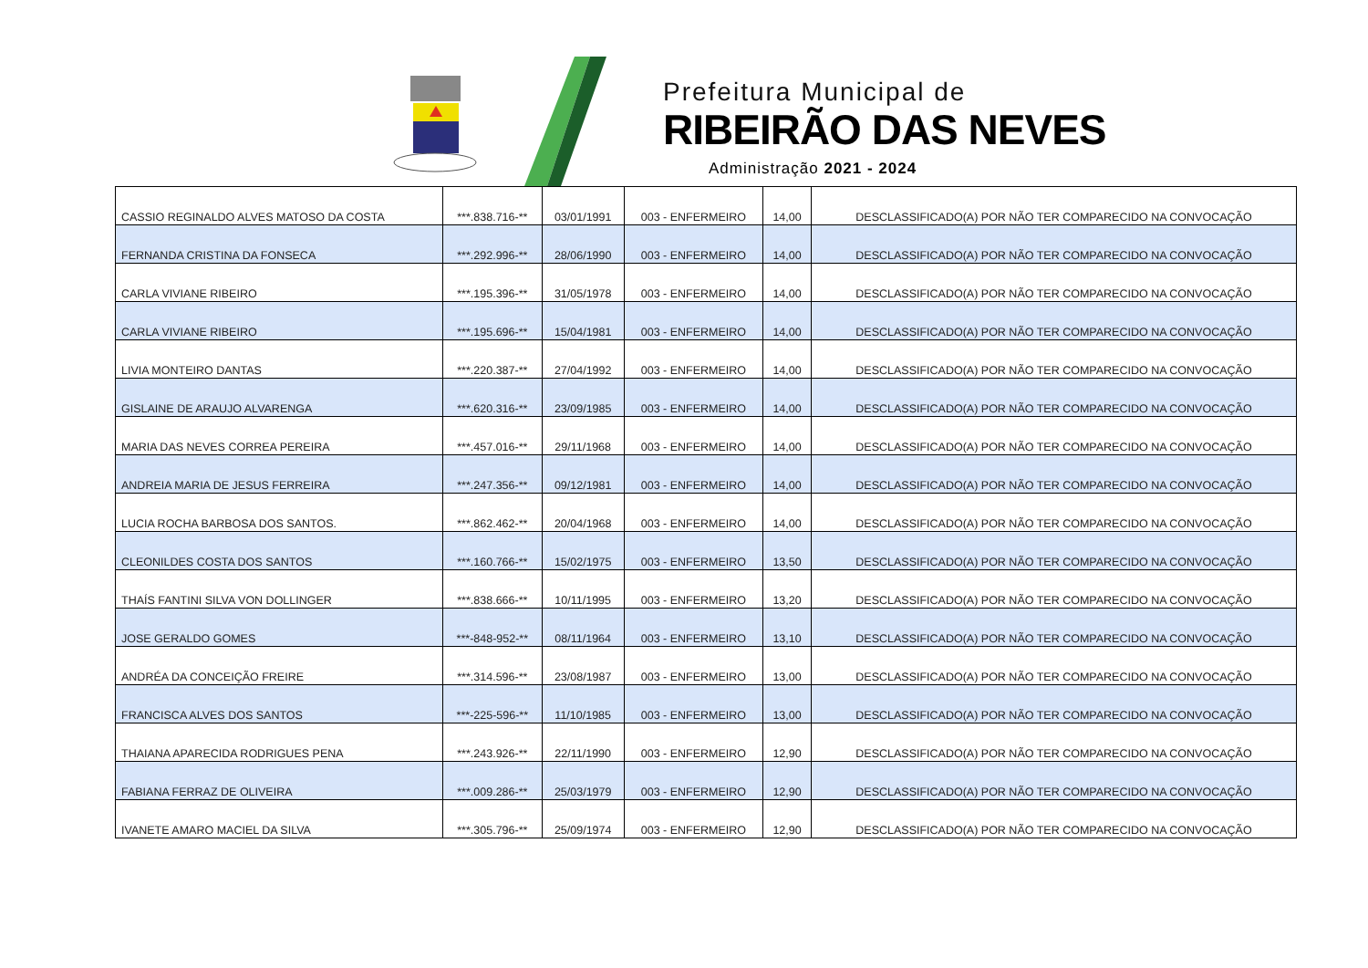Prefeitura Municipal de
RIBEIRÃO DAS NEVES
Administração 2021 - 2024
| CASSIO REGINALDO ALVES MATOSO DA COSTA | ***.838.716-** | 03/01/1991 | 003 - ENFERMEIRO | 14,00 | DESCLASSIFICADO(A) POR NÃO TER COMPARECIDO NA CONVOCAÇÃO |
| FERNANDA CRISTINA DA FONSECA | ***.292.996-** | 28/06/1990 | 003 - ENFERMEIRO | 14,00 | DESCLASSIFICADO(A) POR NÃO TER COMPARECIDO NA CONVOCAÇÃO |
| CARLA VIVIANE RIBEIRO | ***.195.396-** | 31/05/1978 | 003 - ENFERMEIRO | 14,00 | DESCLASSIFICADO(A) POR NÃO TER COMPARECIDO NA CONVOCAÇÃO |
| CARLA VIVIANE RIBEIRO | ***.195.696-** | 15/04/1981 | 003 - ENFERMEIRO | 14,00 | DESCLASSIFICADO(A) POR NÃO TER COMPARECIDO NA CONVOCAÇÃO |
| LIVIA MONTEIRO DANTAS | ***.220.387-** | 27/04/1992 | 003 - ENFERMEIRO | 14,00 | DESCLASSIFICADO(A) POR NÃO TER COMPARECIDO NA CONVOCAÇÃO |
| GISLAINE DE ARAUJO ALVARENGA | ***.620.316-** | 23/09/1985 | 003 - ENFERMEIRO | 14,00 | DESCLASSIFICADO(A) POR NÃO TER COMPARECIDO NA CONVOCAÇÃO |
| MARIA DAS NEVES CORREA PEREIRA | ***.457.016-** | 29/11/1968 | 003 - ENFERMEIRO | 14,00 | DESCLASSIFICADO(A) POR NÃO TER COMPARECIDO NA CONVOCAÇÃO |
| ANDREIA MARIA DE JESUS FERREIRA | ***.247.356-** | 09/12/1981 | 003 - ENFERMEIRO | 14,00 | DESCLASSIFICADO(A) POR NÃO TER COMPARECIDO NA CONVOCAÇÃO |
| LUCIA ROCHA BARBOSA DOS SANTOS. | ***.862.462-** | 20/04/1968 | 003 - ENFERMEIRO | 14,00 | DESCLASSIFICADO(A) POR NÃO TER COMPARECIDO NA CONVOCAÇÃO |
| CLEONILDES COSTA DOS SANTOS | ***.160.766-** | 15/02/1975 | 003 - ENFERMEIRO | 13,50 | DESCLASSIFICADO(A) POR NÃO TER COMPARECIDO NA CONVOCAÇÃO |
| THAÍS FANTINI SILVA VON DOLLINGER | ***.838.666-** | 10/11/1995 | 003 - ENFERMEIRO | 13,20 | DESCLASSIFICADO(A) POR NÃO TER COMPARECIDO NA CONVOCAÇÃO |
| JOSE GERALDO GOMES | ***-848-952-** | 08/11/1964 | 003 - ENFERMEIRO | 13,10 | DESCLASSIFICADO(A) POR NÃO TER COMPARECIDO NA CONVOCAÇÃO |
| ANDRÉA DA CONCEIÇÃO FREIRE | ***.314.596-** | 23/08/1987 | 003 - ENFERMEIRO | 13,00 | DESCLASSIFICADO(A) POR NÃO TER COMPARECIDO NA CONVOCAÇÃO |
| FRANCISCA ALVES DOS SANTOS | ***-225-596-** | 11/10/1985 | 003 - ENFERMEIRO | 13,00 | DESCLASSIFICADO(A) POR NÃO TER COMPARECIDO NA CONVOCAÇÃO |
| THAIANA APARECIDA RODRIGUES PENA | ***.243.926-** | 22/11/1990 | 003 - ENFERMEIRO | 12,90 | DESCLASSIFICADO(A) POR NÃO TER COMPARECIDO NA CONVOCAÇÃO |
| FABIANA FERRAZ DE OLIVEIRA | ***.009.286-** | 25/03/1979 | 003 - ENFERMEIRO | 12,90 | DESCLASSIFICADO(A) POR NÃO TER COMPARECIDO NA CONVOCAÇÃO |
| IVANETE AMARO MACIEL DA SILVA | ***.305.796-** | 25/09/1974 | 003 - ENFERMEIRO | 12,90 | DESCLASSIFICADO(A) POR NÃO TER COMPARECIDO NA CONVOCAÇÃO |